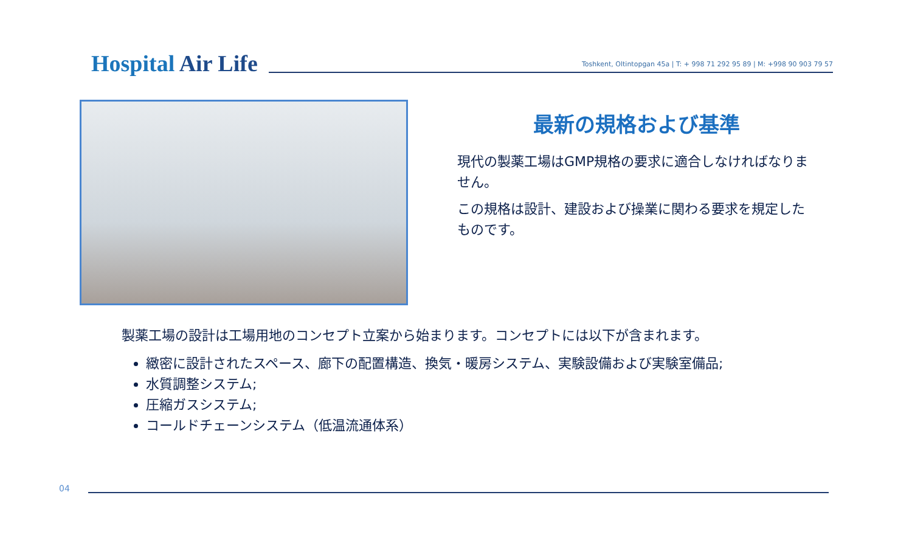Hospital Air Life
Toshkent, Oltintopgan 45a | T: + 998 71 292 95 89 | M: +998 90 903 79 57
最新の規格および基準
現代の製薬工場はGMP規格の要求に適合しなければなりません。
この規格は設計、建設および操業に関わる要求を規定したものです。
製薬工場の設計は工場用地のコンセプト立案から始まります。コンセプトには以下が含まれます。
緻密に設計されたスペース、廊下の配置構造、換気・暖房システム、実験設備および実験室備品;
水質調整システム;
圧縮ガスシステム;
コールドチェーンシステム（低温流通体系）
04